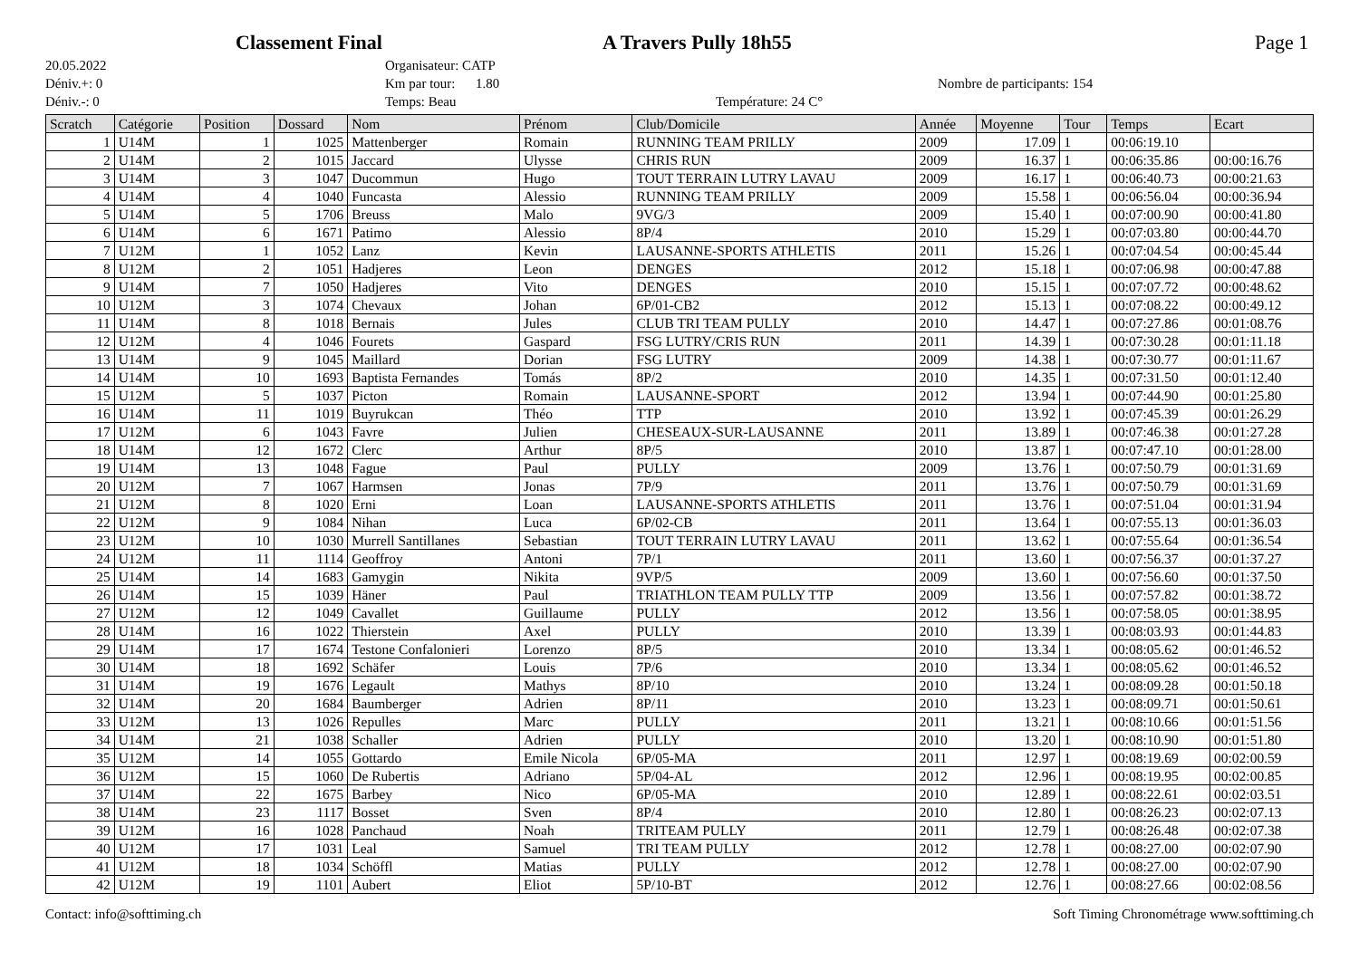Classement Final A Travers Pully 18h55 Page 1
20.05.2022
Déniv.+: 0
Déniv.-: 0
Organisateur: CATP
Km par tour: 1.80
Temps: Beau
Température: 24 C°
Nombre de participants: 154
| Scratch | Catégorie | Position | Dossard | Nom | Prénom | Club/Domicile | Année | Moyenne | Tour | Temps | Ecart |
| --- | --- | --- | --- | --- | --- | --- | --- | --- | --- | --- | --- |
| 1 | U14M | 1 | 1025 | Mattenberger | Romain | RUNNING TEAM PRILLY | 2009 | 17.09 | 1 | 00:06:19.10 | |
| 2 | U14M | 2 | 1015 | Jaccard | Ulysse | CHRIS RUN | 2009 | 16.37 | 1 | 00:06:35.86 | 00:00:16.76 |
| 3 | U14M | 3 | 1047 | Ducommun | Hugo | TOUT TERRAIN LUTRY LAVAU | 2009 | 16.17 | 1 | 00:06:40.73 | 00:00:21.63 |
| 4 | U14M | 4 | 1040 | Funcasta | Alessio | RUNNING TEAM PRILLY | 2009 | 15.58 | 1 | 00:06:56.04 | 00:00:36.94 |
| 5 | U14M | 5 | 1706 | Breuss | Malo | 9VG/3 | 2009 | 15.40 | 1 | 00:07:00.90 | 00:00:41.80 |
| 6 | U14M | 6 | 1671 | Patimo | Alessio | 8P/4 | 2010 | 15.29 | 1 | 00:07:03.80 | 00:00:44.70 |
| 7 | U12M | 1 | 1052 | Lanz | Kevin | LAUSANNE-SPORTS ATHLETIS | 2011 | 15.26 | 1 | 00:07:04.54 | 00:00:45.44 |
| 8 | U12M | 2 | 1051 | Hadjeres | Leon | DENGES | 2012 | 15.18 | 1 | 00:07:06.98 | 00:00:47.88 |
| 9 | U14M | 7 | 1050 | Hadjeres | Vito | DENGES | 2010 | 15.15 | 1 | 00:07:07.72 | 00:00:48.62 |
| 10 | U12M | 3 | 1074 | Chevaux | Johan | 6P/01-CB2 | 2012 | 15.13 | 1 | 00:07:08.22 | 00:00:49.12 |
| 11 | U14M | 8 | 1018 | Bernais | Jules | CLUB TRI TEAM PULLY | 2010 | 14.47 | 1 | 00:07:27.86 | 00:01:08.76 |
| 12 | U12M | 4 | 1046 | Fourets | Gaspard | FSG LUTRY/CRIS RUN | 2011 | 14.39 | 1 | 00:07:30.28 | 00:01:11.18 |
| 13 | U14M | 9 | 1045 | Maillard | Dorian | FSG LUTRY | 2009 | 14.38 | 1 | 00:07:30.77 | 00:01:11.67 |
| 14 | U14M | 10 | 1693 | Baptista Fernandes | Tomás | 8P/2 | 2010 | 14.35 | 1 | 00:07:31.50 | 00:01:12.40 |
| 15 | U12M | 5 | 1037 | Picton | Romain | LAUSANNE-SPORT | 2012 | 13.94 | 1 | 00:07:44.90 | 00:01:25.80 |
| 16 | U14M | 11 | 1019 | Buyrukcan | Théo | TTP | 2010 | 13.92 | 1 | 00:07:45.39 | 00:01:26.29 |
| 17 | U12M | 6 | 1043 | Favre | Julien | CHESEAUX-SUR-LAUSANNE | 2011 | 13.89 | 1 | 00:07:46.38 | 00:01:27.28 |
| 18 | U14M | 12 | 1672 | Clerc | Arthur | 8P/5 | 2010 | 13.87 | 1 | 00:07:47.10 | 00:01:28.00 |
| 19 | U14M | 13 | 1048 | Fague | Paul | PULLY | 2009 | 13.76 | 1 | 00:07:50.79 | 00:01:31.69 |
| 20 | U12M | 7 | 1067 | Harmsen | Jonas | 7P/9 | 2011 | 13.76 | 1 | 00:07:50.79 | 00:01:31.69 |
| 21 | U12M | 8 | 1020 | Erni | Loan | LAUSANNE-SPORTS ATHLETIS | 2011 | 13.76 | 1 | 00:07:51.04 | 00:01:31.94 |
| 22 | U12M | 9 | 1084 | Nihan | Luca | 6P/02-CB | 2011 | 13.64 | 1 | 00:07:55.13 | 00:01:36.03 |
| 23 | U12M | 10 | 1030 | Murrell Santillanes | Sebastian | TOUT TERRAIN LUTRY LAVAU | 2011 | 13.62 | 1 | 00:07:55.64 | 00:01:36.54 |
| 24 | U12M | 11 | 1114 | Geoffroy | Antoni | 7P/1 | 2011 | 13.60 | 1 | 00:07:56.37 | 00:01:37.27 |
| 25 | U14M | 14 | 1683 | Gamygin | Nikita | 9VP/5 | 2009 | 13.60 | 1 | 00:07:56.60 | 00:01:37.50 |
| 26 | U14M | 15 | 1039 | Häner | Paul | TRIATHLON TEAM PULLY TTP | 2009 | 13.56 | 1 | 00:07:57.82 | 00:01:38.72 |
| 27 | U12M | 12 | 1049 | Cavallet | Guillaume | PULLY | 2012 | 13.56 | 1 | 00:07:58.05 | 00:01:38.95 |
| 28 | U14M | 16 | 1022 | Thierstein | Axel | PULLY | 2010 | 13.39 | 1 | 00:08:03.93 | 00:01:44.83 |
| 29 | U14M | 17 | 1674 | Testone Confalonieri | Lorenzo | 8P/5 | 2010 | 13.34 | 1 | 00:08:05.62 | 00:01:46.52 |
| 30 | U14M | 18 | 1692 | Schäfer | Louis | 7P/6 | 2010 | 13.34 | 1 | 00:08:05.62 | 00:01:46.52 |
| 31 | U14M | 19 | 1676 | Legault | Mathys | 8P/10 | 2010 | 13.24 | 1 | 00:08:09.28 | 00:01:50.18 |
| 32 | U14M | 20 | 1684 | Baumberger | Adrien | 8P/11 | 2010 | 13.23 | 1 | 00:08:09.71 | 00:01:50.61 |
| 33 | U12M | 13 | 1026 | Repulles | Marc | PULLY | 2011 | 13.21 | 1 | 00:08:10.66 | 00:01:51.56 |
| 34 | U14M | 21 | 1038 | Schaller | Adrien | PULLY | 2010 | 13.20 | 1 | 00:08:10.90 | 00:01:51.80 |
| 35 | U12M | 14 | 1055 | Gottardo | Emile Nicola | 6P/05-MA | 2011 | 12.97 | 1 | 00:08:19.69 | 00:02:00.59 |
| 36 | U12M | 15 | 1060 | De Rubertis | Adriano | 5P/04-AL | 2012 | 12.96 | 1 | 00:08:19.95 | 00:02:00.85 |
| 37 | U14M | 22 | 1675 | Barbey | Nico | 6P/05-MA | 2010 | 12.89 | 1 | 00:08:22.61 | 00:02:03.51 |
| 38 | U14M | 23 | 1117 | Bosset | Sven | 8P/4 | 2010 | 12.80 | 1 | 00:08:26.23 | 00:02:07.13 |
| 39 | U12M | 16 | 1028 | Panchaud | Noah | TRITEAM PULLY | 2011 | 12.79 | 1 | 00:08:26.48 | 00:02:07.38 |
| 40 | U12M | 17 | 1031 | Leal | Samuel | TRI TEAM PULLY | 2012 | 12.78 | 1 | 00:08:27.00 | 00:02:07.90 |
| 41 | U12M | 18 | 1034 | Schöffl | Matias | PULLY | 2012 | 12.78 | 1 | 00:08:27.00 | 00:02:07.90 |
| 42 | U12M | 19 | 1101 | Aubert | Eliot | 5P/10-BT | 2012 | 12.76 | 1 | 00:08:27.66 | 00:02:08.56 |
Contact: info@softtiming.ch Soft Timing Chronométrage www.softtiming.ch